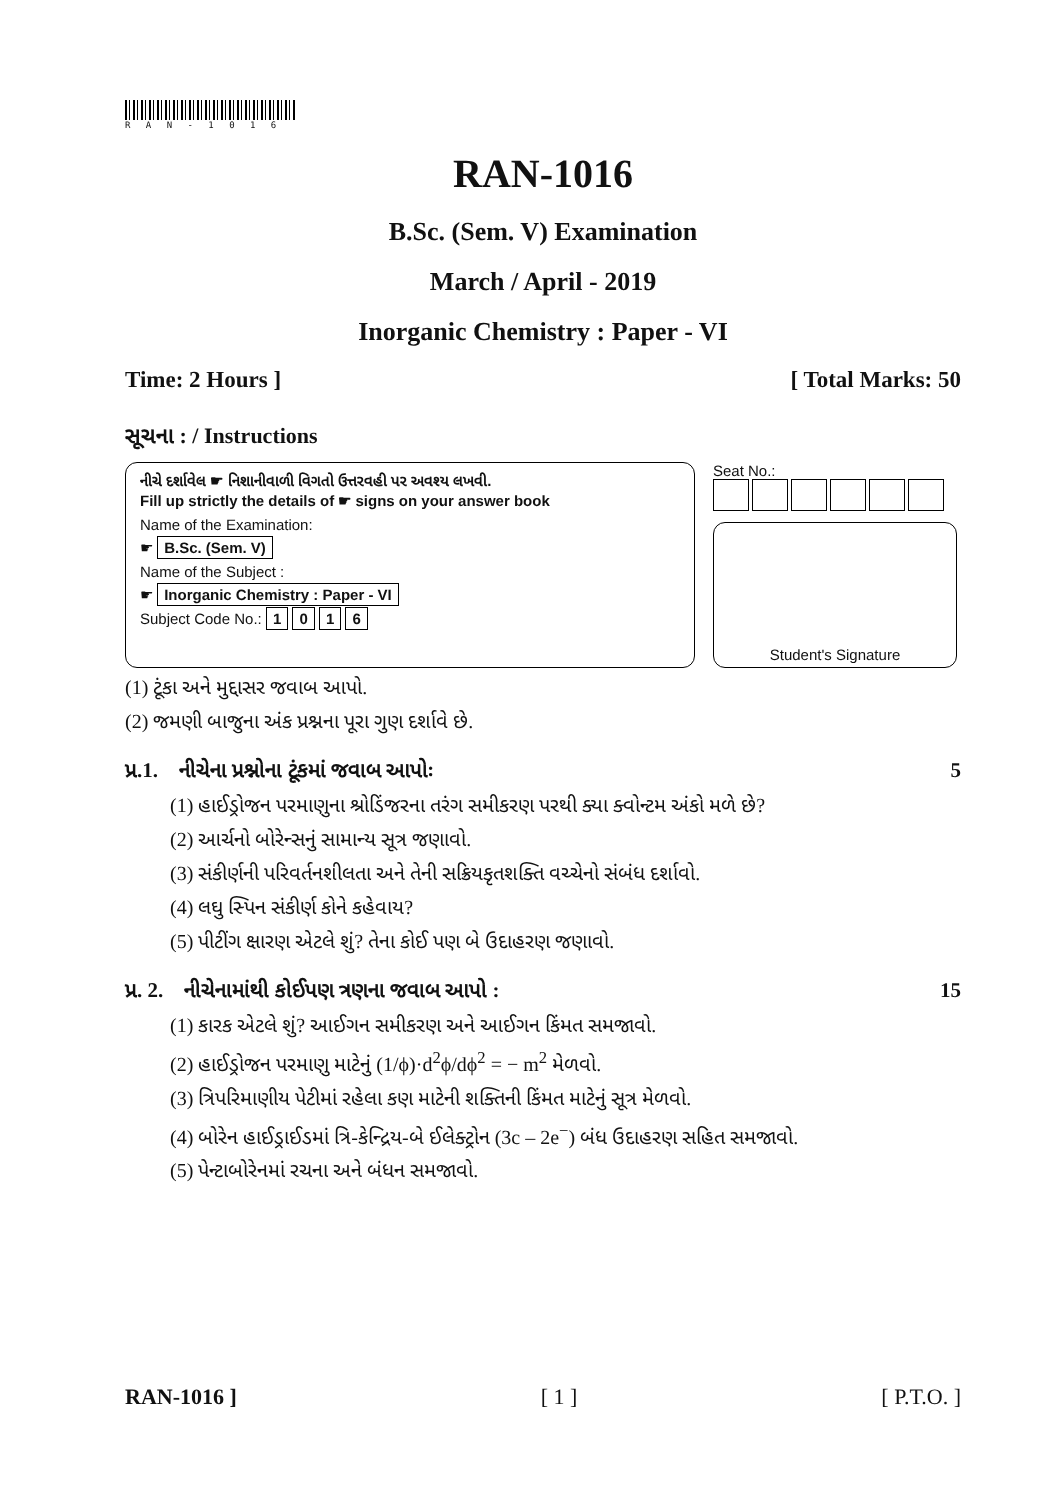R A N - 1 0 1 6
RAN-1016
B.Sc. (Sem. V) Examination
March / April - 2019
Inorganic Chemistry : Paper - VI
Time: 2 Hours ] [ Total Marks: 50
સૂચના : / Instructions
નીચે દર્શાવેલ ☛ નિશાનીવાળી વિગતો ઉત્તરવહી પર અવશ્ય લખવી.
Fill up strictly the details of ☛ signs on your answer book
Name of the Examination:
☛ B.Sc. (Sem. V)
Name of the Subject :
☛ Inorganic Chemistry : Paper - VI
Subject Code No.: 1 0 1 6
Seat No.:
Student's Signature
(1) ટૂંકા અને મુદ્દાસર જવાબ આપો.
(2) જમણી બાજુના અંક પ્રશ્નના પૂરા ગુણ દર્શાવે છે.
પ્ર.1. નીચેના પ્રશ્નોના ટૂંકમાં જવાબ આપોઃ 5
(1) હાઈડ્રોજન પરમાણુના શ્રોડિંજરના તરંગ સમીકરણ પરથી ક્યા ક્વોન્ટમ અંકો મળે છે?
(2) આર્ચનો બોરેન્સનું સામાન્ય સૂત્ર જણાવો.
(3) સંકીર્ણની પરિવર્તનશીલતા અને તેની સક્રિયકૃતશક્તિ વચ્ચેનો સંબંધ દર્શાવો.
(4) લઘુ સ્પિન સંકીર્ણ કોને કહેવાય?
(5) પીટીંગ ક્ષારણ એટલે શું? તેના કોઈ પણ બે ઉદાહરણ જણાવો.
પ્ર. 2. નીચેનામાંથી કોઈપણ ત્રણના જવાબ આપો : 15
(1) કારક એટલે શું? આઈગન સમીકરણ અને આઈગન કિંમત સમજાવો.
(2) હાઈડ્રોજન પરમાણુ માટેનું (1/ϕ)·d<sup>2</sup>ϕ/dϕ<sup>2</sup> = − m<sup>2</sup> મેળવો.
(3) ત્રિપરિમાણીય પેટીમાં રહેલા કણ માટેની શક્તિની કિંમત માટેનું સૂત્ર મેળવો.
(4) બોરેન હાઈડ્રાઈડમાં ત્રિ-કેન્દ્રિય-બે ઈલેક્ટ્રોન (3c – 2e<sup>−</sup>) બંધ ઉદાહરણ સહિત સમજાવો.
(5) પેન્ટાબોરેનમાં રચના અને બંધન સમજાવો.
RAN-1016 ] [ 1 ] [ P.T.O. ]